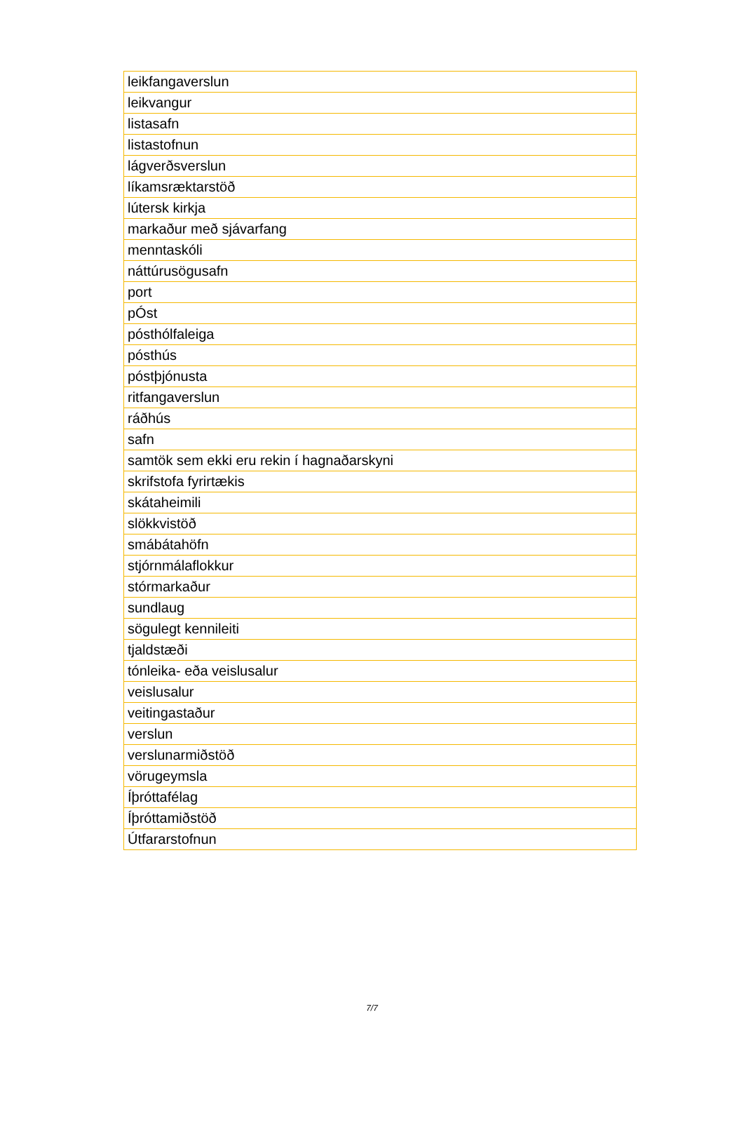| leikfangaverslun |
| leikvangur |
| listasafn |
| listastofnun |
| lágverðsverslun |
| líkamsræktarstöð |
| lútersk kirkja |
| markaður með sjávarfang |
| menntaskóli |
| náttúrusögusafn |
| port |
| pÓst |
| pósthólfaleiga |
| pósthús |
| póstþjónusta |
| ritfangaverslun |
| ráðhús |
| safn |
| samtök sem ekki eru rekin í hagnaðarskyni |
| skrifstofa fyrirtækis |
| skátaheimili |
| slökkvistöð |
| smábátahöfn |
| stjórnmálaflokkur |
| stórmarkaður |
| sundlaug |
| sögulegt kennileiti |
| tjaldstæði |
| tónleika- eða veislusalur |
| veislusalur |
| veitingastaður |
| verslun |
| verslunarmiðstöð |
| vörugeymsla |
| Íþróttafélag |
| Íþróttamiðstöð |
| Útfararstofnun |
7/7